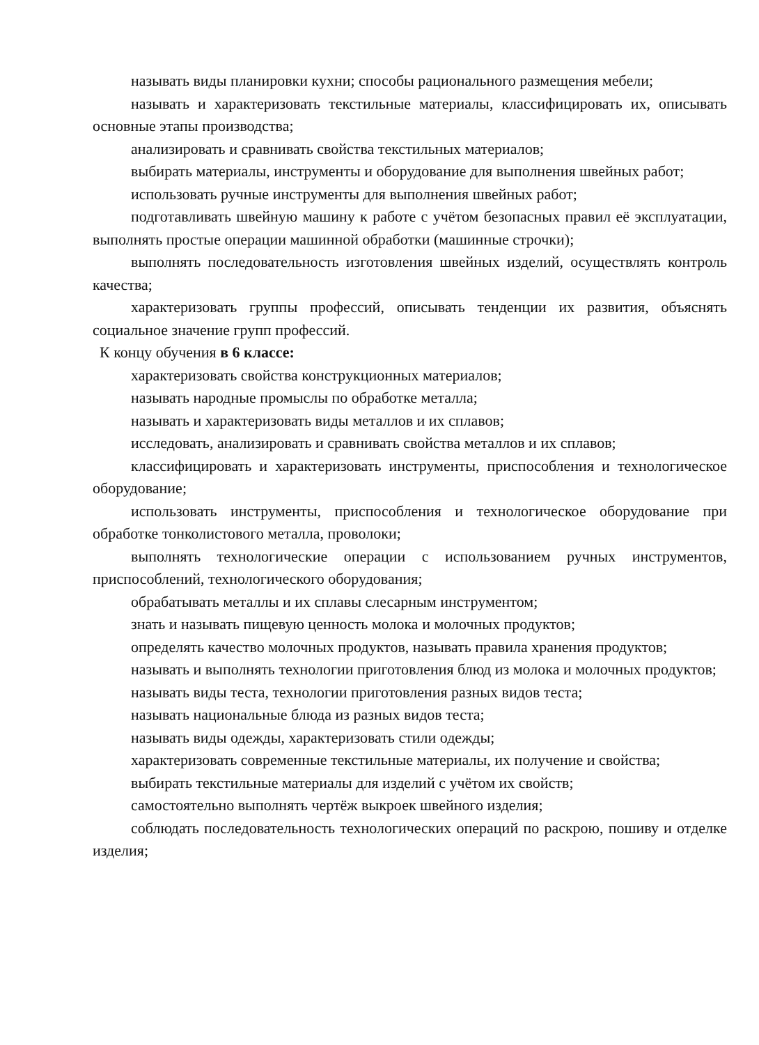называть виды планировки кухни; способы рационального размещения мебели;
называть и характеризовать текстильные материалы, классифицировать их, описывать основные этапы производства;
анализировать и сравнивать свойства текстильных материалов;
выбирать материалы, инструменты и оборудование для выполнения швейных работ;
использовать ручные инструменты для выполнения швейных работ;
подготавливать швейную машину к работе с учётом безопасных правил её эксплуатации, выполнять простые операции машинной обработки (машинные строчки);
выполнять последовательность изготовления швейных изделий, осуществлять контроль качества;
характеризовать группы профессий, описывать тенденции их развития, объяснять социальное значение групп профессий.
К концу обучения в 6 классе:
характеризовать свойства конструкционных материалов;
называть народные промыслы по обработке металла;
называть и характеризовать виды металлов и их сплавов;
исследовать, анализировать и сравнивать свойства металлов и их сплавов;
классифицировать и характеризовать инструменты, приспособления и технологическое оборудование;
использовать инструменты, приспособления и технологическое оборудование при обработке тонколистового металла, проволоки;
выполнять технологические операции с использованием ручных инструментов, приспособлений, технологического оборудования;
обрабатывать металлы и их сплавы слесарным инструментом;
знать и называть пищевую ценность молока и молочных продуктов;
определять качество молочных продуктов, называть правила хранения продуктов;
называть и выполнять технологии приготовления блюд из молока и молочных продуктов;
называть виды теста, технологии приготовления разных видов теста;
называть национальные блюда из разных видов теста;
называть виды одежды, характеризовать стили одежды;
характеризовать современные текстильные материалы, их получение и свойства;
выбирать текстильные материалы для изделий с учётом их свойств;
самостоятельно выполнять чертёж выкроек швейного изделия;
соблюдать последовательность технологических операций по раскрою, пошиву и отделке изделия;